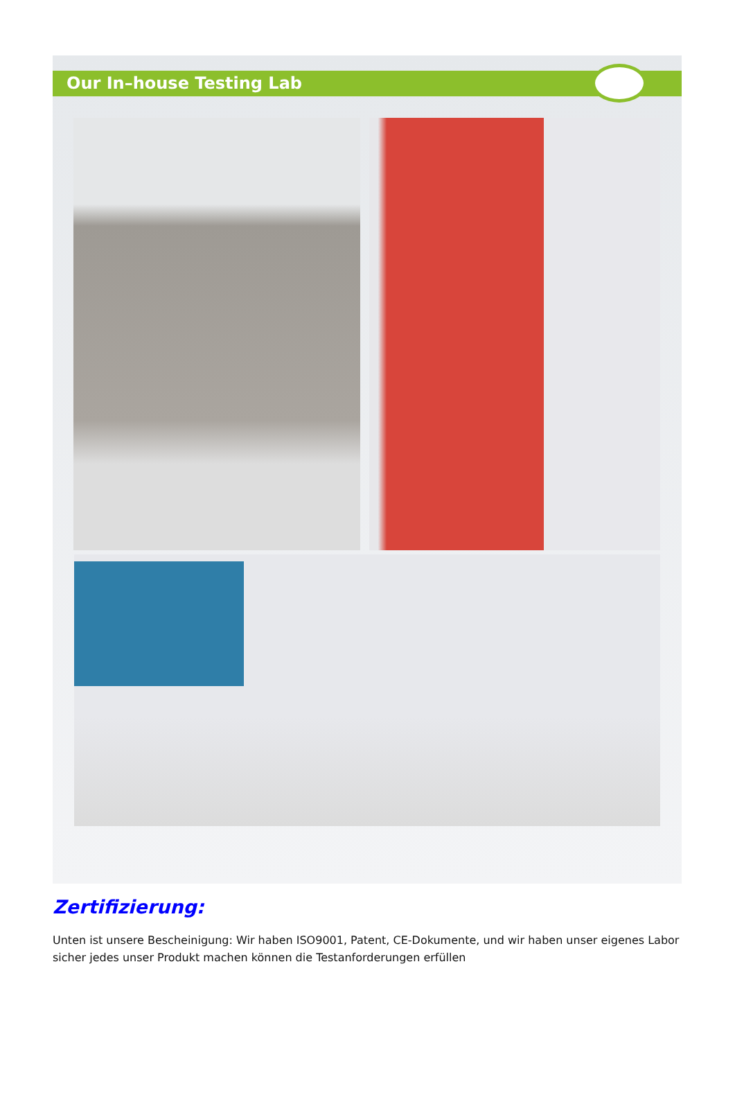Our In–house Testing Lab
Zertifizierung:
Unten ist unsere Bescheinigung: Wir haben ISO9001, Patent, CE-Dokumente, und wir haben unser eigenes Labor sicher jedes unser Produkt machen können die Testanforderungen erfüllen